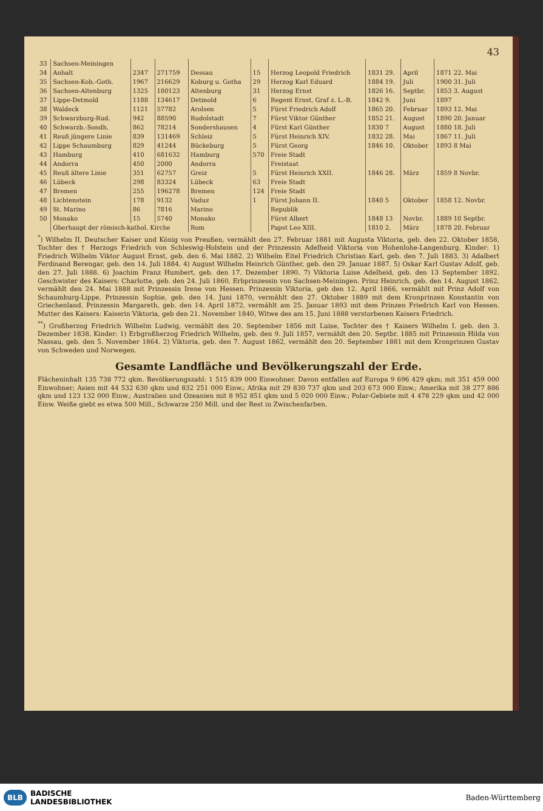43
| 33 | Sachsen-Meiningen | | | | | | | | |
| 34 | Anhalt | 2347 | 271759 | Dessau | 15 | Herzog Leopold Friedrich | 1831 29. | April | 1871 22. Mai |
| 35 | Sachsen-Kob.-Goth. | 1967 | 216629 | Koburg u. Gotha | 29 | Herzog Karl Eduard | 1884 19. | Juli | 1900 31. Juli |
| 36 | Sachsen-Altenburg | 1325 | 180123 | Altenburg | 31 | Herzog Ernst | 1826 16. | Septbr. | 1853 3. August |
| 37 | Lippe-Detmold | 1188 | 134617 | Detmold | 6 | Regent Ernst, Graf z. L.-B. | 1842 9. | Juni | 1897 |
| 38 | Waldeck | 1121 | 57782 | Arolsen | 5 | Fürst Friedrich Adolf | 1865 20. | Februar | 1893 12. Mai |
| 39 | Schwarzburg-Rud. | 942 | 88590 | Rudolstadt | 7 | Fürst Viktor Günther | 1852 21. | August | 1890 20. Januar |
| 40 | Schwarzb.-Sondh. | 862 | 78214 | Sondershausen | 4 | Fürst Karl Günther | 1830 7 | August | 1880 18. Juli |
| 41 | Reuß jüngere Linie | 839 | 131469 | Schleiz | 5 | Fürst Heinrich XIV. | 1832 28. | Mai | 1867 11. Juli |
| 42 | Lippe Schaumburg | 829 | 41244 | Bückeburg | 5 | Fürst Georg | 1846 10. | Oktober | 1893 8 Mai |
| 43 | Hamburg | 410 | 681632 | Hamburg | 570 | Freie Stadt | | | |
| 44 | Andorra | 450 | 2000 | Andorra | | Freistaat | | | |
| 45 | Reuß ältere Linie | 351 | 62757 | Greiz | 5 | Fürst Heinrich XXII. | 1846 28. | März | 1859 8 Novbr. |
| 46 | Lübeck | 298 | 83324 | Lübeck | 63 | Freie Stadt | | | |
| 47 | Bremen | 255 | 196278 | Bremen | 124 | Freie Stadt | | | |
| 48 | Lichtenstein | 178 | 9132 | Vaduz | 1 | Fürst Johann II. | 1840 5 | Oktober | 1858 12. Novbr. |
| 49 | St. Marino | 86 | 7816 | Marino | | Republik | | | |
| 50 | Monako | 15 | 5740 | Monako | | Fürst Albert | 1848 13 | Novbr. | 1889 10 Septbr. |
| | Oberhaupt der römisch-kathol. Kirche | | | Rom | | Papst Leo XIII. | 1810 2. | März | 1878 20. Februar |
<sup>*</sup>) Wilhelm II. Deutscher Kaiser und König von Preußen, vermählt den 27. Februar 1881 mit Augusta Viktoria, geb. den 22. Oktober 1858, Tochter des † Herzogs Friedrich von Schleswig-Holstein und der Prinzessin Adelheid Viktoria von Hohenlohe-Langenburg. Kinder: 1) Friedrich Wilhelm Viktor August Ernst, geb. den 6. Mai 1882. 2) Wilhelm Eitel Friedrich Christian Karl, geb. den 7. Juli 1883. 3) Adalbert Ferdinand Berengar, geb. den 14. Juli 1884. 4) August Wilhelm Heinrich Günther, geb. den 29. Januar 1887. 5) Oskar Karl Gustav Adolf, geb. den 27. Juli 1888. 6) Joachim Franz Humbert, geb. den 17. Dezember 1890. 7) Viktoria Luise Adelheid, geb. den 13 September 1892. Geschwister des Kaisers: Charlotte, geb. den 24. Juli 1860, Erbprinzessin von Sachsen-Meiningen. Prinz Heinrich, geb. den 14. August 1862, vermählt den 24. Mai 1888 mit Prinzessin Irene von Hessen. Prinzessin Viktoria, geb den 12. April 1866, vermählt mit Prinz Adolf von Schaumburg-Lippe. Prinzessin Sophie, geb. den 14. Juni 1870, vermählt den 27. Oktober 1889 mit dem Kronprinzen Konstantin von Griechenland. Prinzessin Margareth, geb. den 14. April 1872, vermählt am 25. Januar 1893 mit dem Prinzen Friedrich Karl von Hessen. Mutter des Kaisers: Kaiserin Viktoria, geb den 21. November 1840, Witwe des am 15. Juni 1888 verstorbenen Kaisers Friedrich.
<sup>**</sup>) Großherzog Friedrich Wilhelm Ludwig, vermählt den 20. September 1856 mit Luise, Tochter des † Kaisers Wilhelm I. geb. den 3. Dezember 1838. Kinder: 1) Erbgroßherzog Friedrich Wilhelm, geb. den 9. Juli 1857, vermählt den 20. Septbr. 1885 mit Prinzessin Hilda von Nassau, geb. den 5. November 1864. 2) Viktoria, geb. den 7. August 1862, vermählt den 20. September 1881 mit dem Kronprinzen Gustav von Schweden und Norwegen.
Gesamte Landfläche und Bevölkerungszahl der Erde.
Flächeninhalt 135 738 772 qkm. Bevölkerungszahl: 1 515 839 000 Einwohner. Davon entfallen auf Europa 9 696 429 qkm; mit 351 459 000 Einwohner; Asien mit 44 532 630 qkm und 832 251 000 Einw.; Afrika mit 29 830 737 qkm und 203 673 000 Einw.; Amerika mit 38 277 886 qkm und 123 132 000 Einw.; Australien und Ozeanien mit 8 952 851 qkm und 5 020 000 Einw.; Polar-Gebiete mit 4 478 229 qkm und 42 000 Einw. Weiße giebt es etwa 500 Mill., Schwarze 250 Mill. und der Rest in Zwischenfarben.
BLB BADISCHE
LANDESBIBLIOTHEK
Baden-Württemberg